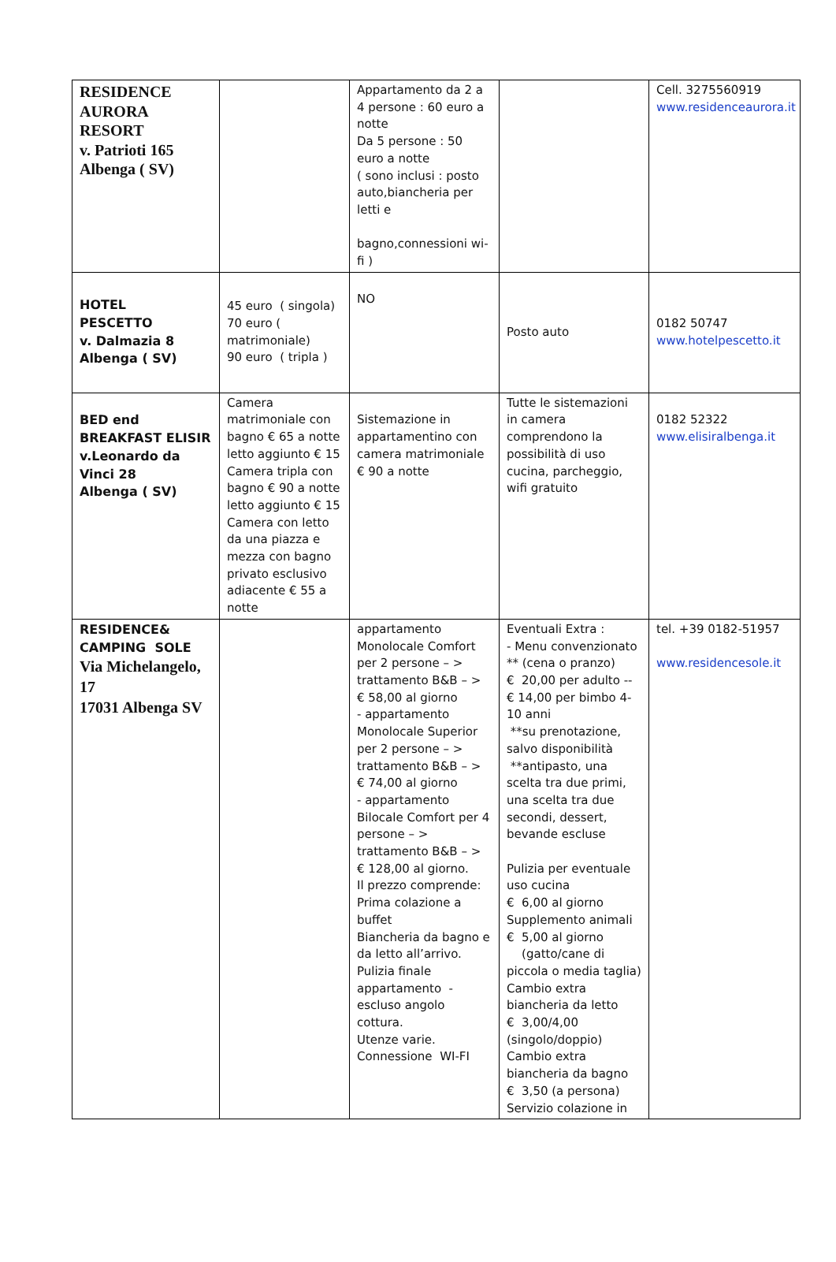| RESIDENCE AURORA RESORT v. Patrioti 165 Albenga ( SV) | | Appartamento da 2 a 4 persone : 60 euro a notte Da 5 persone : 50 euro a notte ( sono inclusi : posto auto,biancheria per letti e bagno,connessioni wi-fi ) | | Cell. 3275560919 www.residenceaurora.it |
| HOTEL PESCETTO v. Dalmazia 8 Albenga ( SV) | 45 euro ( singola) 70 euro ( matrimoniale) 90 euro ( tripla ) | NO | Posto auto | 0182 50747 www.hotelpescetto.it |
| BED end BREAKFAST ELISIR v.Leonardo da Vinci 28 Albenga ( SV) | Camera matrimoniale con bagno € 65 a notte letto aggiunto € 15 Camera tripla con bagno € 90 a notte letto aggiunto € 15 Camera con letto da una piazza e mezza con bagno privato esclusivo adiacente € 55 a notte | Sistemazione in appartamentino con camera matrimoniale € 90 a notte | Tutte le sistemazioni in camera comprendono la possibilità di uso cucina, parcheggio, wifi gratuito | 0182 52322 www.elisiralbenga.it |
| RESIDENCE& CAMPING SOLE Via Michelangelo, 17 17031 Albenga SV | | appartamento Monolocale Comfort per 2 persone – > trattamento B&B – > € 58,00 al giorno - appartamento Monolocale Superior per 2 persone – > trattamento B&B – > € 74,00 al giorno - appartamento Bilocale Comfort per 4 persone – > trattamento B&B – > € 128,00 al giorno. Il prezzo comprende: Prima colazione a buffet Biancheria da bagno e da letto all’arrivo. Pulizia finale appartamento - escluso angolo cottura. Utenze varie. Connessione WI-FI | Eventuali Extra : - Menu convenzionato ** (cena o pranzo) € 20,00 per adulto -- € 14,00 per bimbo 4-10 anni **su prenotazione, salvo disponibilità **antipasto, una scelta tra due primi, una scelta tra due secondi, dessert, bevande escluse Pulizia per eventuale uso cucina € 6,00 al giorno Supplemento animali € 5,00 al giorno (gatto/cane di piccola o media taglia) Cambio extra biancheria da letto € 3,00/4,00 (singolo/doppio) Cambio extra biancheria da bagno € 3,50 (a persona) Servizio colazione in | tel. +39 0182-51957 www.residencesole.it |